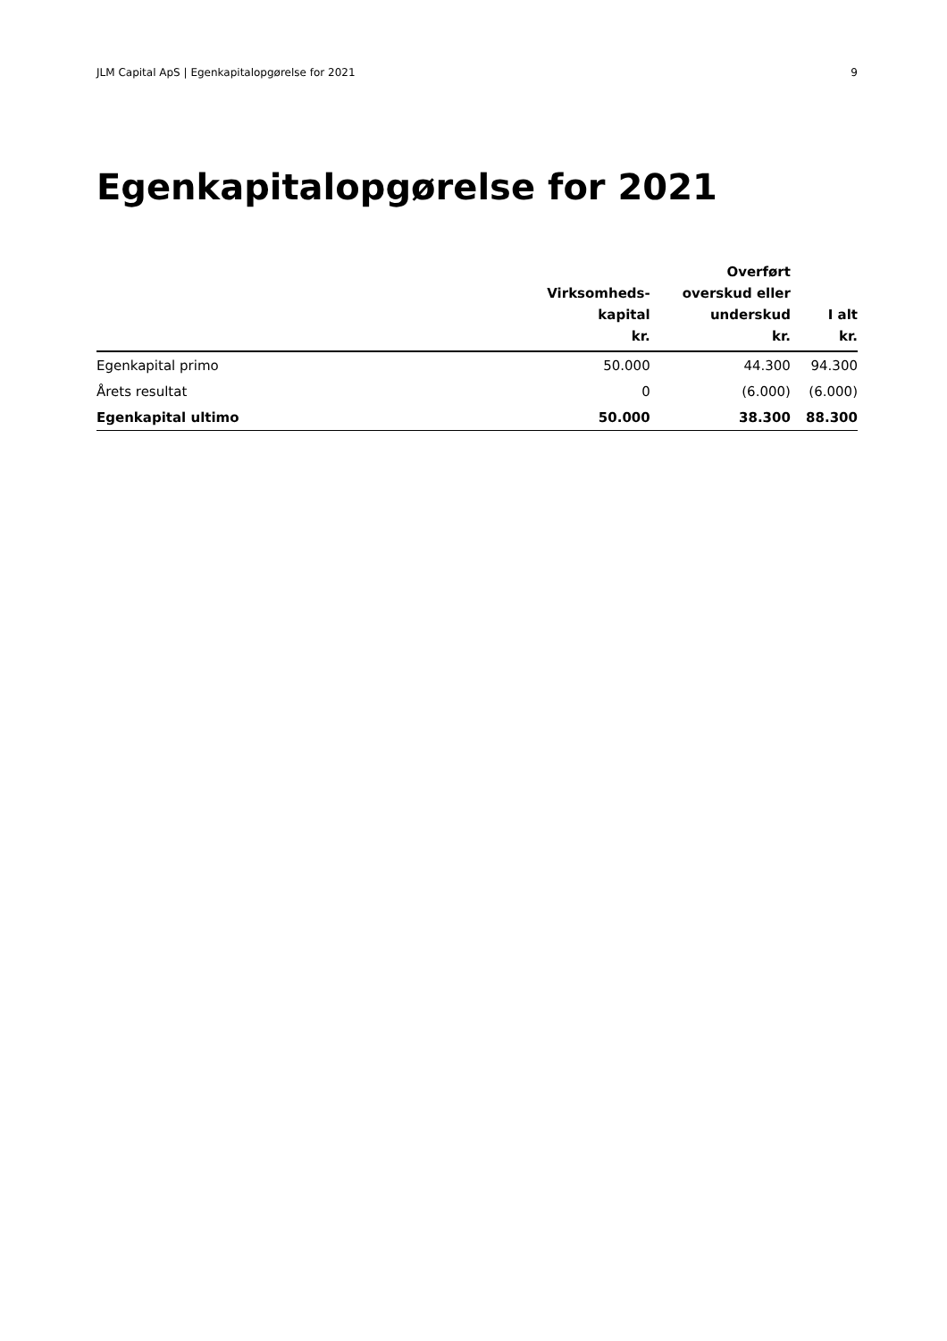JLM Capital ApS | Egenkapitalopgørelse for 2021 9
Egenkapitalopgørelse for 2021
| | Virksomheds- kapital kr. | Overført overskud eller underskud kr. | I alt kr. |
| --- | --- | --- | --- |
| Egenkapital primo | 50.000 | 44.300 | 94.300 |
| Årets resultat | 0 | (6.000) | (6.000) |
| Egenkapital ultimo | 50.000 | 38.300 | 88.300 |